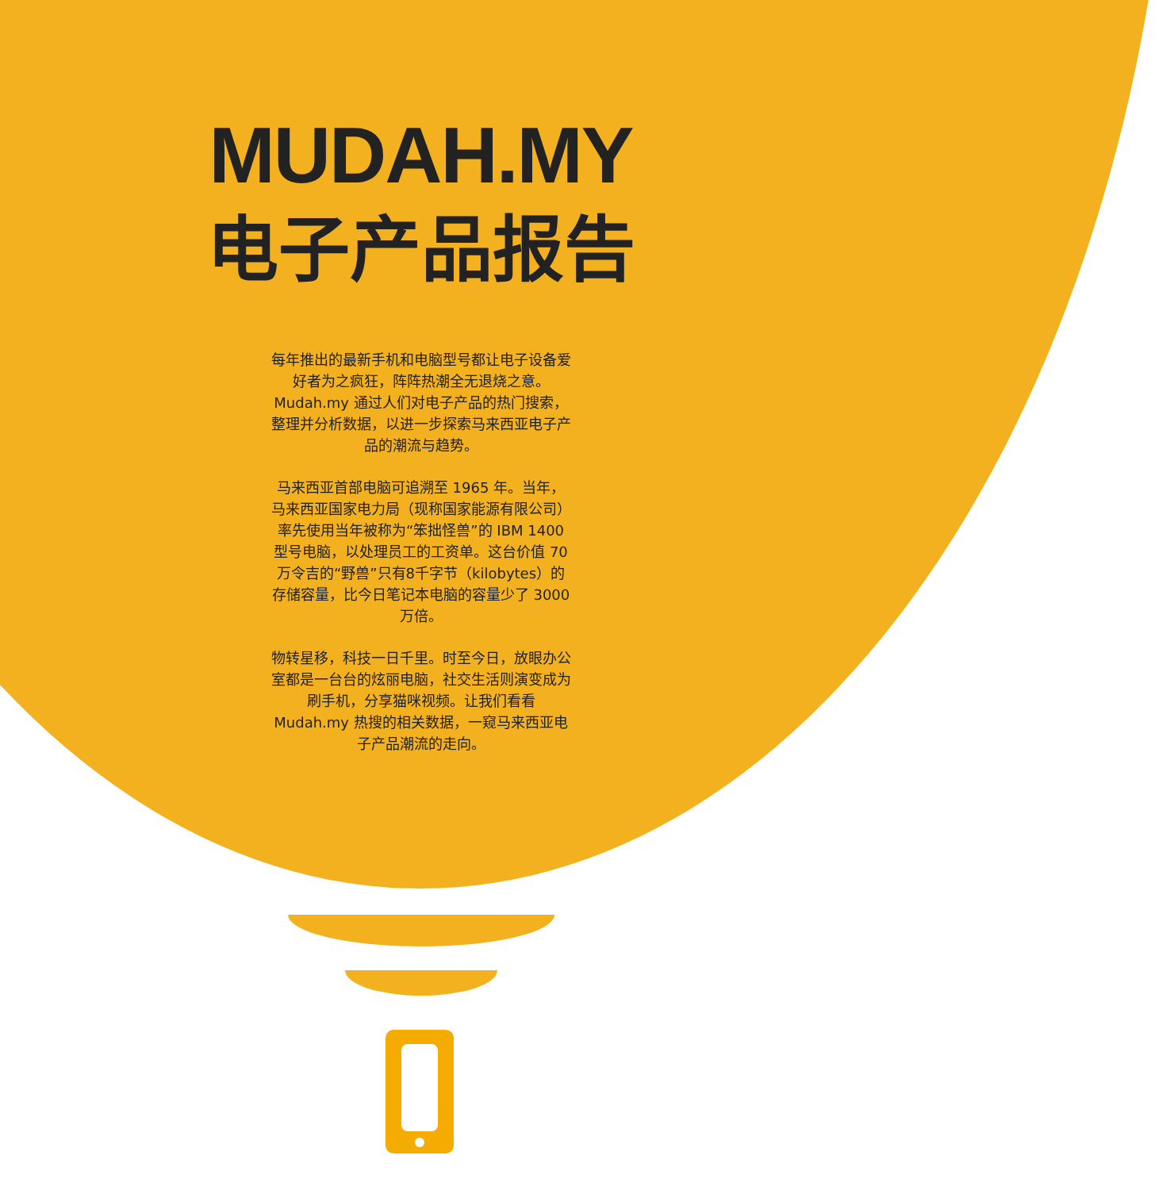MUDAH.MY
电子产品报告
每年推出的最新手机和电脑型号都让电子设备爱好者为之疯狂，阵阵热潮全无退烧之意。 Mudah.my 通过人们对电子产品的热门搜索，整理并分析数据，以进一步探索马来西亚电子产品的潮流与趋势。
马来西亚首部电脑可追溯至 1965 年。当年，马来西亚国家电力局（现称国家能源有限公司）率先使用当年被称为“笨拙怪兽”的 IBM 1400 型号电脑，以处理员工的工资单。这台价值 70 万令吉的“野兽”只有8千字节（kilobytes）的存储容量，比今日笔记本电脑的容量少了 3000 万倍。
物转星移，科技一日千里。时至今日，放眼办公室都是一台台的炫丽电脑，社交生活则演变成为刷手机，分享猫咪视频。让我们看看 Mudah.my 热搜的相关数据，一窥马来西亚电子产品潮流的走向。